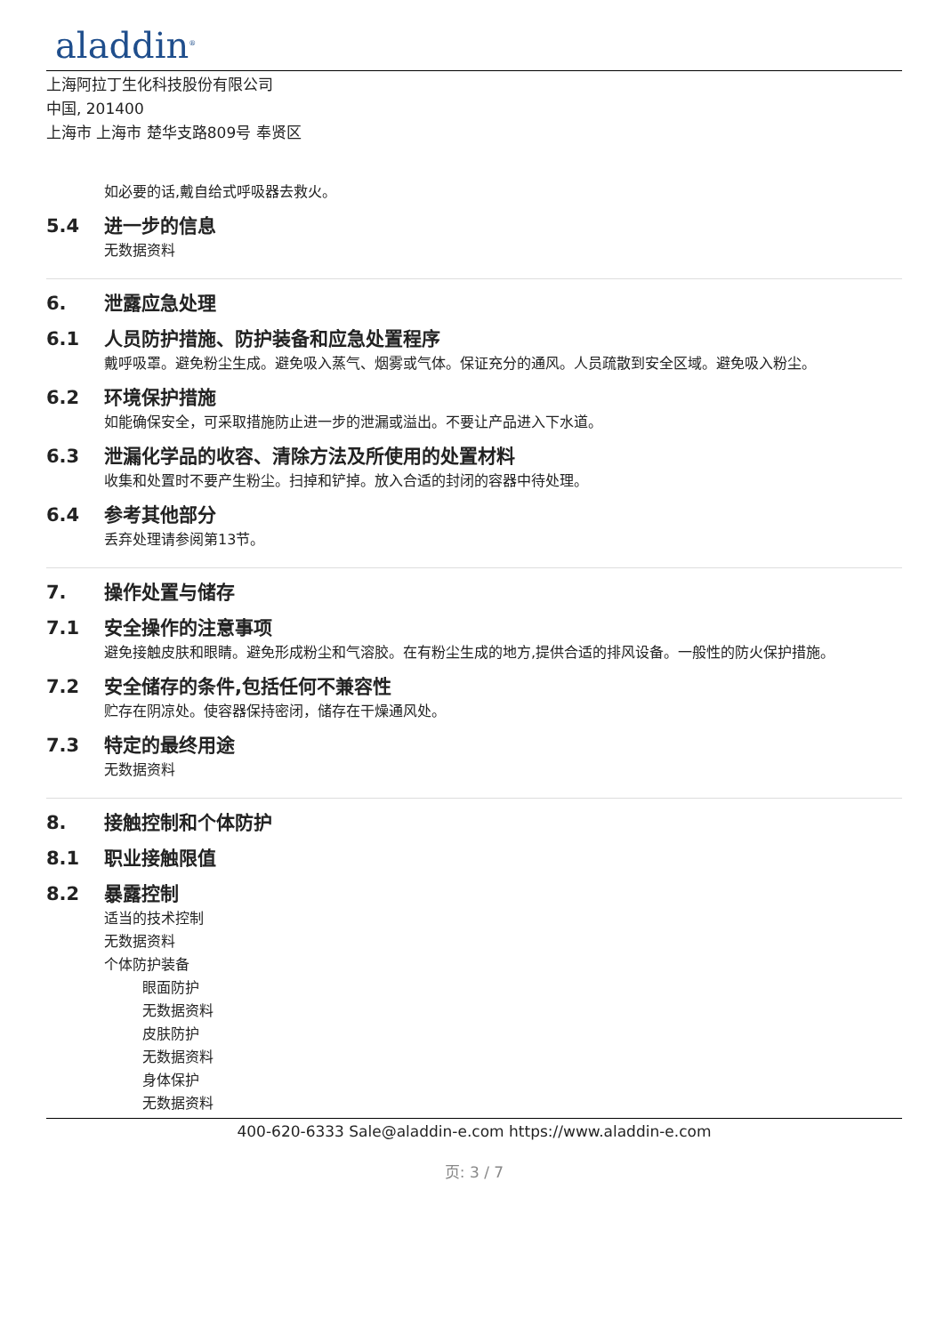aladdin<sup>®</sup>
上海阿拉丁生化科技股份有限公司
中国, 201400
上海市 上海市 楚华支路809号 奉贤区
如必要的话,戴自给式呼吸器去救火。
5.4 进一步的信息
无数据资料
6. 泄露应急处理
6.1 人员防护措施、防护装备和应急处置程序
戴呼吸罩。避免粉尘生成。避免吸入蒸气、烟雾或气体。保证充分的通风。人员疏散到安全区域。避免吸入粉尘。
6.2 环境保护措施
如能确保安全，可采取措施防止进一步的泄漏或溢出。不要让产品进入下水道。
6.3 泄漏化学品的收容、清除方法及所使用的处置材料
收集和处置时不要产生粉尘。扫掉和铲掉。放入合适的封闭的容器中待处理。
6.4 参考其他部分
丢弃处理请参阅第13节。
7. 操作处置与储存
7.1 安全操作的注意事项
避免接触皮肤和眼睛。避免形成粉尘和气溶胶。在有粉尘生成的地方,提供合适的排风设备。一般性的防火保护措施。
7.2 安全储存的条件,包括任何不兼容性
贮存在阴凉处。使容器保持密闭，储存在干燥通风处。
7.3 特定的最终用途
无数据资料
8. 接触控制和个体防护
8.1 职业接触限值
8.2 暴露控制
适当的技术控制
无数据资料
个体防护装备
眼面防护
无数据资料
皮肤防护
无数据资料
身体保护
无数据资料
400-620-6333 Sale@aladdin-e.com https://www.aladdin-e.com
页: 3 / 7